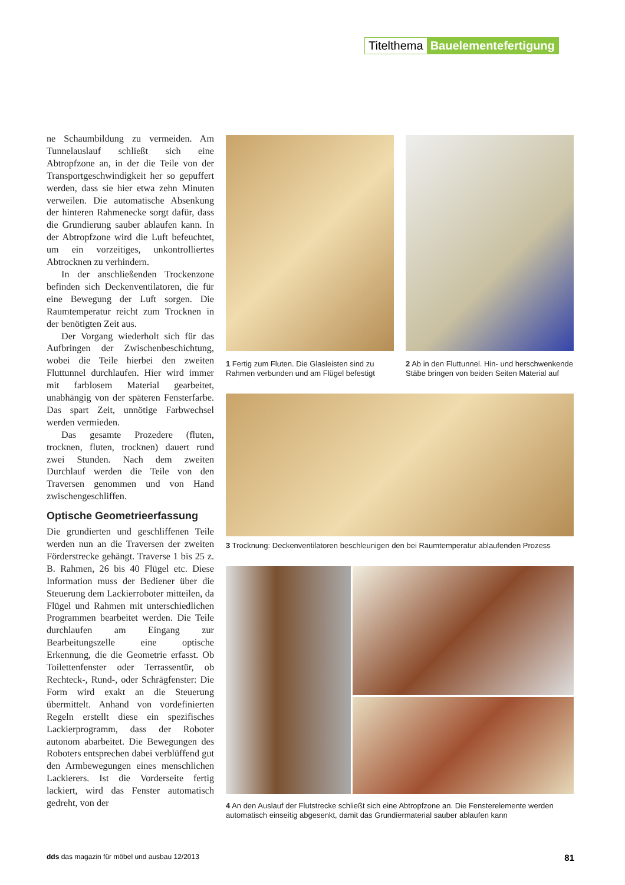Titelthema Bauelementefertigung
ne Schaumbildung zu vermeiden. Am Tunnelauslauf schließt sich eine Abtropfzone an, in der die Teile von der Transportgeschwindigkeit her so gepuffert werden, dass sie hier etwa zehn Minuten verweilen. Die automatische Absenkung der hinteren Rahmenecke sorgt dafür, dass die Grundierung sauber ablaufen kann. In der Abtropfzone wird die Luft befeuchtet, um ein vorzeitiges, unkontrolliertes Abtrocknen zu verhindern.
In der anschließenden Trockenzone befinden sich Deckenventilatoren, die für eine Bewegung der Luft sorgen. Die Raumtemperatur reicht zum Trocknen in der benötigten Zeit aus.
Der Vorgang wiederholt sich für das Aufbringen der Zwischenbeschichtung, wobei die Teile hierbei den zweiten Fluttunnel durchlaufen. Hier wird immer mit farblosem Material gearbeitet, unabhängig von der späteren Fensterfarbe. Das spart Zeit, unnötige Farbwechsel werden vermieden.
Das gesamte Prozedere (fluten, trocknen, fluten, trocknen) dauert rund zwei Stunden. Nach dem zweiten Durchlauf werden die Teile von den Traversen genommen und von Hand zwischengeschliffen.
Optische Geometrieerfassung
Die grundierten und geschliffenen Teile werden nun an die Traversen der zweiten Förderstrecke gehängt. Traverse 1 bis 25 z. B. Rahmen, 26 bis 40 Flügel etc. Diese Information muss der Bediener über die Steuerung dem Lackierroboter mitteilen, da Flügel und Rahmen mit unterschiedlichen Programmen bearbeitet werden. Die Teile durchlaufen am Eingang zur Bearbeitungszelle eine optische Erkennung, die die Geometrie erfasst. Ob Toilettenfenster oder Terrassentür, ob Rechteck-, Rund-, oder Schrägfenster: Die Form wird exakt an die Steuerung übermittelt. Anhand von vordefinierten Regeln erstellt diese ein spezifisches Lackierprogramm, dass der Roboter autonom abarbeitet. Die Bewegungen des Roboters entsprechen dabei verblüffend gut den Armbewegungen eines menschlichen Lackierers. Ist die Vorderseite fertig lackiert, wird das Fenster automatisch gedreht, von der
1 Fertig zum Fluten. Die Glasleisten sind zu Rahmen verbunden und am Flügel befestigt
2 Ab in den Fluttunnel. Hin- und herschwenkende Stäbe bringen von beiden Seiten Material auf
3 Trocknung: Deckenventilatoren beschleunigen den bei Raumtemperatur ablaufenden Prozess
4 An den Auslauf der Flutstrecke schließt sich eine Abtropfzone an. Die Fensterelemente werden automatisch einseitig abgesenkt, damit das Grundiermaterial sauber ablaufen kann
dds das magazin für möbel und ausbau 12/2013 81